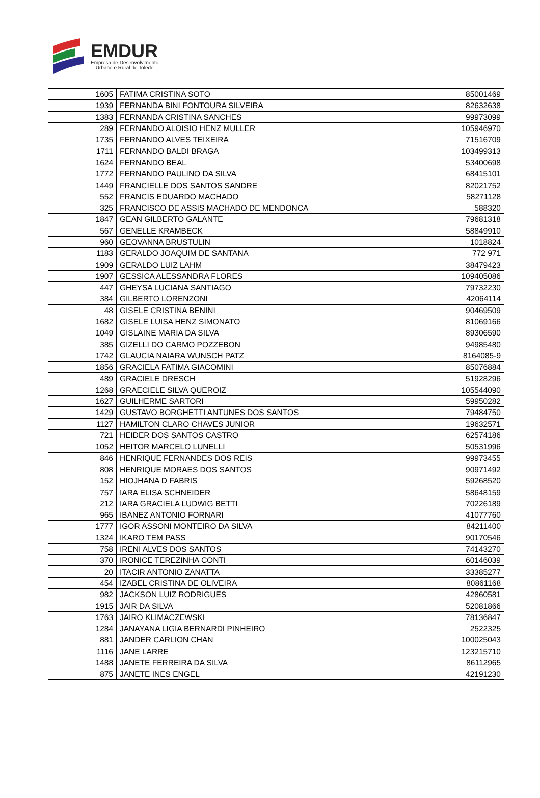EMDUR
Empresa de Desenvolvimento
Urbano e Rural de Toledo
| 1605 | FATIMA CRISTINA SOTO | 85001469 |
| 1939 | FERNANDA BINI FONTOURA SILVEIRA | 82632638 |
| 1383 | FERNANDA CRISTINA SANCHES | 99973099 |
| 289 | FERNANDO ALOISIO HENZ MULLER | 105946970 |
| 1735 | FERNANDO ALVES TEIXEIRA | 71516709 |
| 1711 | FERNANDO BALDI BRAGA | 103499313 |
| 1624 | FERNANDO BEAL | 53400698 |
| 1772 | FERNANDO PAULINO DA SILVA | 68415101 |
| 1449 | FRANCIELLE DOS SANTOS SANDRE | 82021752 |
| 552 | FRANCIS EDUARDO MACHADO | 58271128 |
| 325 | FRANCISCO DE ASSIS MACHADO DE MENDONCA | 588320 |
| 1847 | GEAN GILBERTO GALANTE | 79681318 |
| 567 | GENELLE KRAMBECK | 58849910 |
| 960 | GEOVANNA BRUSTULIN | 1018824 |
| 1183 | GERALDO JOAQUIM DE SANTANA | 772 971 |
| 1909 | GERALDO LUIZ LAHM | 38479423 |
| 1907 | GESSICA ALESSANDRA FLORES | 109405086 |
| 447 | GHEYSA LUCIANA SANTIAGO | 79732230 |
| 384 | GILBERTO LORENZONI | 42064114 |
| 48 | GISELE CRISTINA BENINI | 90469509 |
| 1682 | GISELE LUISA HENZ SIMONATO | 81069166 |
| 1049 | GISLAINE MARIA DA SILVA | 89306590 |
| 385 | GIZELLI DO CARMO POZZEBON | 94985480 |
| 1742 | GLAUCIA NAIARA WUNSCH PATZ | 8164085-9 |
| 1856 | GRACIELA FATIMA GIACOMINI | 85076884 |
| 489 | GRACIELE DRESCH | 51928296 |
| 1268 | GRAECIELE SILVA QUEROIZ | 105544090 |
| 1627 | GUILHERME SARTORI | 59950282 |
| 1429 | GUSTAVO BORGHETTI ANTUNES DOS SANTOS | 79484750 |
| 1127 | HAMILTON CLARO CHAVES JUNIOR | 19632571 |
| 721 | HEIDER DOS SANTOS CASTRO | 62574186 |
| 1052 | HEITOR MARCELO LUNELLI | 50531996 |
| 846 | HENRIQUE FERNANDES DOS REIS | 99973455 |
| 808 | HENRIQUE MORAES DOS SANTOS | 90971492 |
| 152 | HIOJHANA D FABRIS | 59268520 |
| 757 | IARA ELISA SCHNEIDER | 58648159 |
| 212 | IARA GRACIELA LUDWIG BETTI | 70226189 |
| 965 | IBANEZ ANTONIO FORNARI | 41077760 |
| 1777 | IGOR ASSONI MONTEIRO DA SILVA | 84211400 |
| 1324 | IKARO TEM PASS | 90170546 |
| 758 | IRENI ALVES DOS SANTOS | 74143270 |
| 370 | IRONICE TEREZINHA CONTI | 60146039 |
| 20 | ITACIR ANTONIO ZANATTA | 33385277 |
| 454 | IZABEL CRISTINA DE OLIVEIRA | 80861168 |
| 982 | JACKSON LUIZ RODRIGUES | 42860581 |
| 1915 | JAIR DA SILVA | 52081866 |
| 1763 | JAIRO KLIMACZEWSKI | 78136847 |
| 1284 | JANAYANA LIGIA BERNARDI PINHEIRO | 2522325 |
| 881 | JANDER CARLION CHAN | 100025043 |
| 1116 | JANE LARRE | 123215710 |
| 1488 | JANETE FERREIRA DA SILVA | 86112965 |
| 875 | JANETE INES ENGEL | 42191230 |